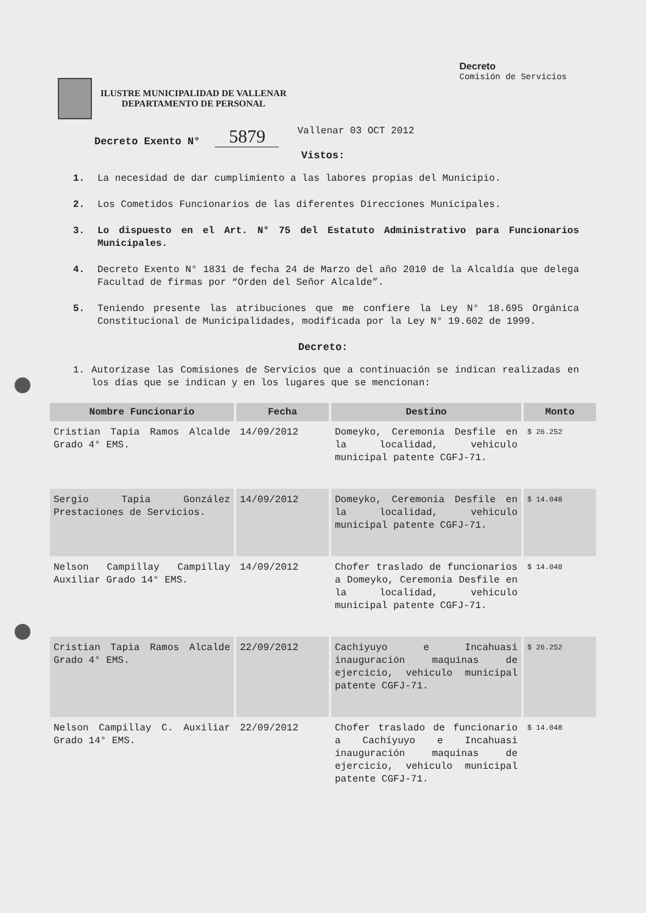ILUSTRE MUNICIPALIDAD DE VALLENAR
DEPARTAMENTO DE PERSONAL
Decreto
Comisión de Servicios
Decreto Exento N° 5879 Vallenar 03 OCT 2012
Vistos:
1. La necesidad de dar cumplimiento a las labores propias del Municipio.
2. Los Cometidos Funcionarios de las diferentes Direcciones Municipales.
3. Lo dispuesto en el Art. N° 75 del Estatuto Administrativo para Funcionarios Municipales.
4. Decreto Exento N° 1831 de fecha 24 de Marzo del año 2010 de la Alcaldía que delega Facultad de firmas por “Orden del Señor Alcalde”.
5. Teniendo presente las atribuciones que me confiere la Ley N° 18.695 Orgánica Constitucional de Municipalidades, modificada por la Ley N° 19.602 de 1999.
Decreto:
1. Autorízase las Comisiones de Servicios que a continuación se indican realizadas en los días que se indican y en los lugares que se mencionan:
| Nombre Funcionario | Fecha | Destino | Monto |
| --- | --- | --- | --- |
| Cristian Tapia Ramos Alcalde Grado 4° EMS. | 14/09/2012 | Domeyko, Ceremonia Desfile en la localidad, vehiculo municipal patente CGFJ-71. | $ 26.252 |
| Sergio Tapia González Prestaciones de Servicios. | 14/09/2012 | Domeyko, Ceremonia Desfile en la localidad, vehiculo municipal patente CGFJ-71. | $ 14.048 |
| Nelson Campillay Campillay Auxiliar Grado 14° EMS. | 14/09/2012 | Chofer traslado de funcionarios a Domeyko, Ceremonia Desfile en la localidad, vehiculo municipal patente CGFJ-71. | $ 14.048 |
| Cristian Tapia Ramos Alcalde Grado 4° EMS. | 22/09/2012 | Cachiyuyo e Incahuasi inauguración maquinas de ejercicio, vehiculo municipal patente CGFJ-71. | $ 26.252 |
| Nelson Campillay C. Auxiliar Grado 14° EMS. | 22/09/2012 | Chofer traslado de funcionario a Cachiyuyo e Incahuasi inauguración maquinas de ejercicio, vehiculo municipal patente CGFJ-71. | $ 14.048 |